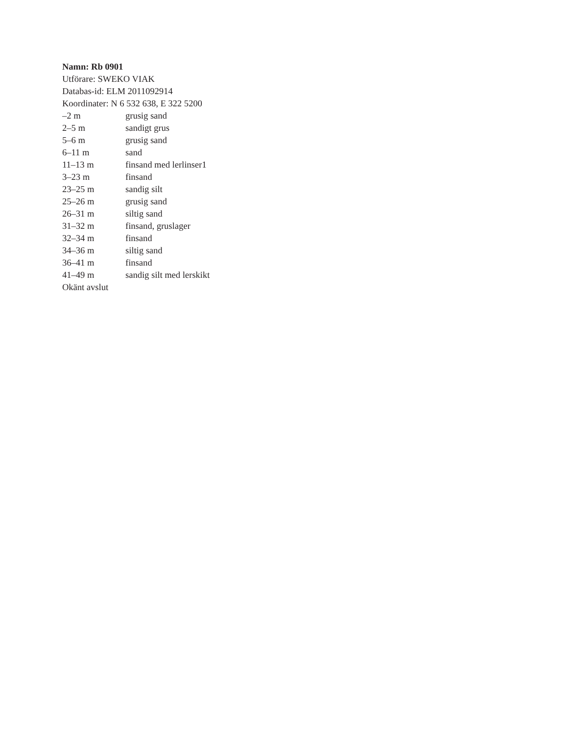Namn: Rb 0901
Utförare: SWEKO VIAK
Databas-id: ELM 2011092914
Koordinater: N 6 532 638, E 322 5200
| –2 m | grusig sand |
| 2–5 m | sandigt grus |
| 5–6 m | grusig sand |
| 6–11 m | sand |
| 11–13 m | finsand med lerlinser1 |
| 3–23 m | finsand |
| 23–25 m | sandig silt |
| 25–26 m | grusig sand |
| 26–31 m | siltig sand |
| 31–32 m | finsand, gruslager |
| 32–34 m | finsand |
| 34–36 m | siltig sand |
| 36–41 m | finsand |
| 41–49 m | sandig silt med lerskikt |
Okänt avslut